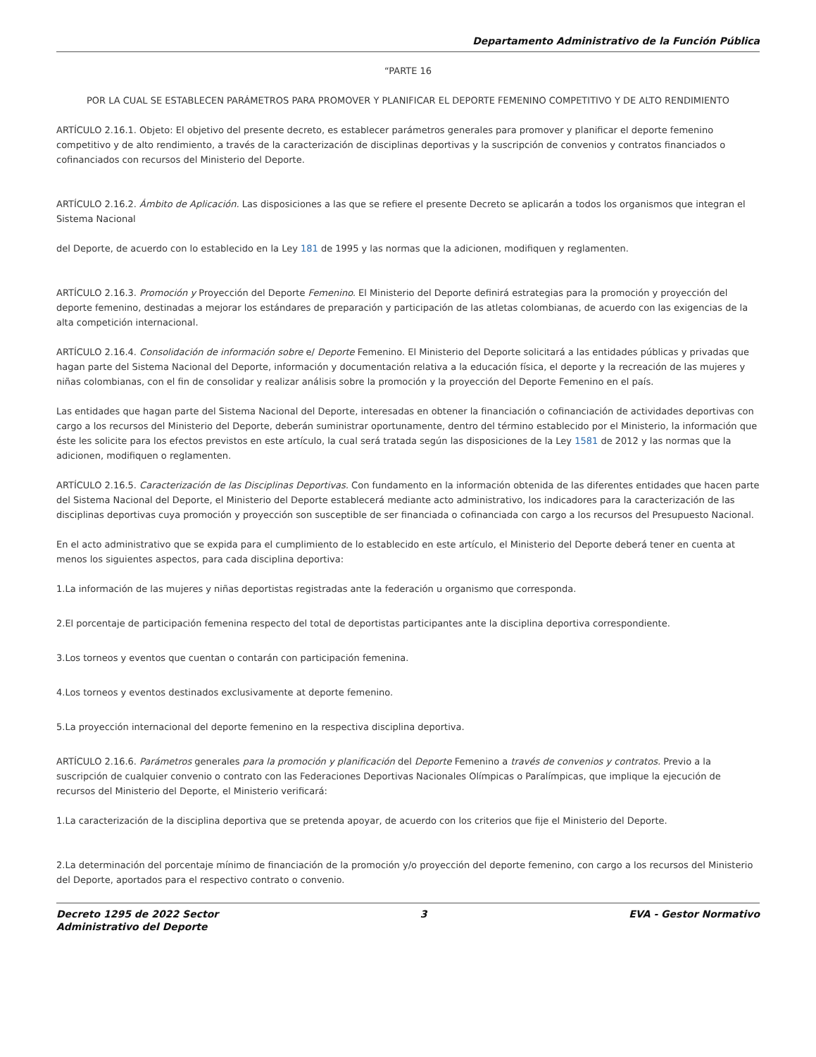Departamento Administrativo de la Función Pública
“PARTE 16
POR LA CUAL SE ESTABLECEN PARÁMETROS PARA PROMOVER Y PLANIFICAR EL DEPORTE FEMENINO COMPETITIVO Y DE ALTO RENDIMIENTO
ARTÍCULO 2.16.1. Objeto: El objetivo del presente decreto, es establecer parámetros generales para promover y planificar el deporte femenino competitivo y de alto rendimiento, a través de la caracterización de disciplinas deportivas y la suscripción de convenios y contratos financiados o cofinanciados con recursos del Ministerio del Deporte.
ARTÍCULO 2.16.2. Ámbito de Aplicación. Las disposiciones a las que se refiere el presente Decreto se aplicarán a todos los organismos que integran el Sistema Nacional
del Deporte, de acuerdo con lo establecido en la Ley 181 de 1995 y las normas que la adicionen, modifiquen y reglamenten.
ARTÍCULO 2.16.3. Promoción y Proyección del Deporte Femenino. El Ministerio del Deporte definirá estrategias para la promoción y proyección del deporte femenino, destinadas a mejorar los estándares de preparación y participación de las atletas colombianas, de acuerdo con las exigencias de la alta competición internacional.
ARTÍCULO 2.16.4. Consolidación de información sobre e/ Deporte Femenino. El Ministerio del Deporte solicitará a las entidades públicas y privadas que hagan parte del Sistema Nacional del Deporte, información y documentación relativa a la educación física, el deporte y la recreación de las mujeres y niñas colombianas, con el fin de consolidar y realizar análisis sobre la promoción y la proyección del Deporte Femenino en el país.
Las entidades que hagan parte del Sistema Nacional del Deporte, interesadas en obtener la financiación o cofinanciación de actividades deportivas con cargo a los recursos del Ministerio del Deporte, deberán suministrar oportunamente, dentro del término establecido por el Ministerio, la información que éste les solicite para los efectos previstos en este artículo, la cual será tratada según las disposiciones de la Ley 1581 de 2012 y las normas que la adicionen, modifiquen o reglamenten.
ARTÍCULO 2.16.5. Caracterización de las Disciplinas Deportivas. Con fundamento en la información obtenida de las diferentes entidades que hacen parte del Sistema Nacional del Deporte, el Ministerio del Deporte establecerá mediante acto administrativo, los indicadores para la caracterización de las disciplinas deportivas cuya promoción y proyección son susceptible de ser financiada o cofinanciada con cargo a los recursos del Presupuesto Nacional.
En el acto administrativo que se expida para el cumplimiento de lo establecido en este artículo, el Ministerio del Deporte deberá tener en cuenta at menos los siguientes aspectos, para cada disciplina deportiva:
1.La información de las mujeres y niñas deportistas registradas ante la federación u organismo que corresponda.
2.El porcentaje de participación femenina respecto del total de deportistas participantes ante la disciplina deportiva correspondiente.
3.Los torneos y eventos que cuentan o contarán con participación femenina.
4.Los torneos y eventos destinados exclusivamente at deporte femenino.
5.La proyección internacional del deporte femenino en la respectiva disciplina deportiva.
ARTÍCULO 2.16.6. Parámetros generales para la promoción y planificación del Deporte Femenino a través de convenios y contratos. Previo a la suscripción de cualquier convenio o contrato con las Federaciones Deportivas Nacionales Olímpicas o Paralímpicas, que implique la ejecución de recursos del Ministerio del Deporte, el Ministerio verificará:
1.La caracterización de la disciplina deportiva que se pretenda apoyar, de acuerdo con los criterios que fije el Ministerio del Deporte.
2.La determinación del porcentaje mínimo de financiación de la promoción y/o proyección del deporte femenino, con cargo a los recursos del Ministerio del Deporte, aportados para el respectivo contrato o convenio.
Decreto 1295 de 2022 Sector
Administrativo del Deporte
3 EVA - Gestor Normativo